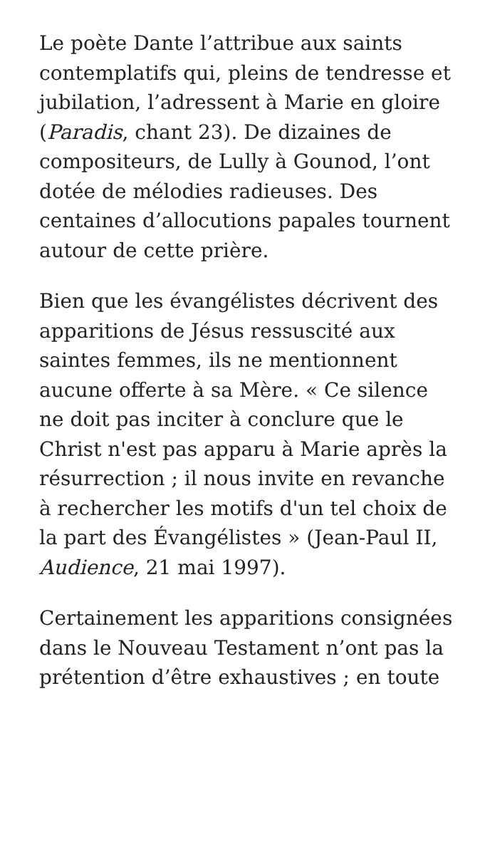Le poète Dante l’attribue aux saints contemplatifs qui, pleins de tendresse et jubilation, l’adressent à Marie en gloire (Paradis, chant 23). De dizaines de compositeurs, de Lully à Gounod, l’ont dotée de mélodies radieuses. Des centaines d’allocutions papales tournent autour de cette prière.
Bien que les évangélistes décrivent des apparitions de Jésus ressuscité aux saintes femmes, ils ne mentionnent aucune offerte à sa Mère. « Ce silence ne doit pas inciter à conclure que le Christ n'est pas apparu à Marie après la résurrection ; il nous invite en revanche à rechercher les motifs d'un tel choix de la part des Évangélistes » (Jean-Paul II, Audience, 21 mai 1997).
Certainement les apparitions consignées dans le Nouveau Testament n’ont pas la prétention d’être exhaustives ; en toute